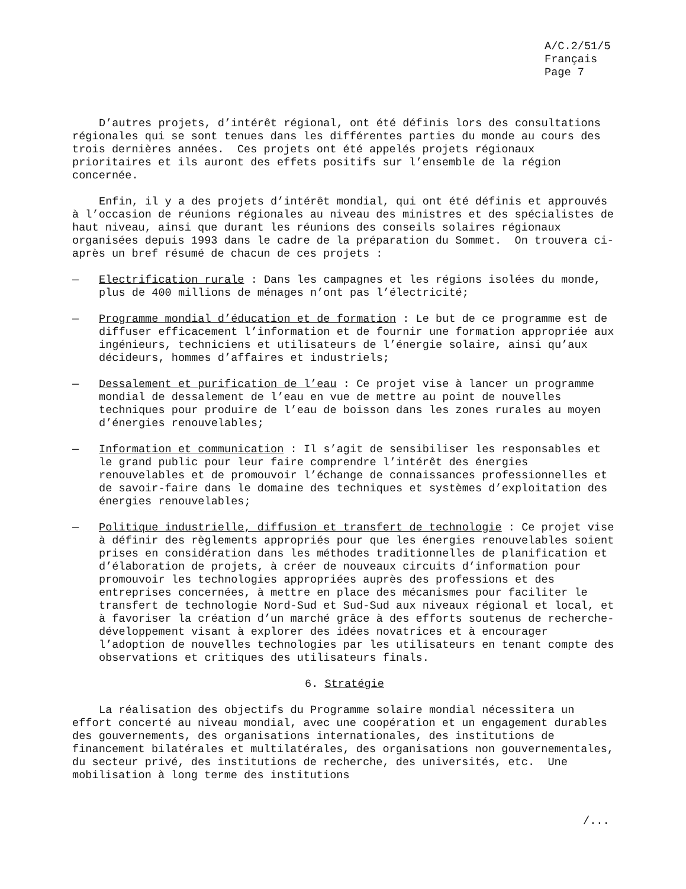A/C.2/51/5
Français
Page 7
D’autres projets, d’intérêt régional, ont été définis lors des consultations régionales qui se sont tenues dans les différentes parties du monde au cours des trois dernières années. Ces projets ont été appelés projets régionaux prioritaires et ils auront des effets positifs sur l’ensemble de la région concernée.
Enfin, il y a des projets d’intérêt mondial, qui ont été définis et approuvés à l’occasion de réunions régionales au niveau des ministres et des spécialistes de haut niveau, ainsi que durant les réunions des conseils solaires régionaux organisées depuis 1993 dans le cadre de la préparation du Sommet. On trouvera ci-après un bref résumé de chacun de ces projets :
— Electrification rurale : Dans les campagnes et les régions isolées du monde, plus de 400 millions de ménages n’ont pas l’électricité;
— Programme mondial d’éducation et de formation : Le but de ce programme est de diffuser efficacement l’information et de fournir une formation appropriée aux ingénieurs, techniciens et utilisateurs de l’énergie solaire, ainsi qu’aux décideurs, hommes d’affaires et industriels;
— Dessalement et purification de l’eau : Ce projet vise à lancer un programme mondial de dessalement de l’eau en vue de mettre au point de nouvelles techniques pour produire de l’eau de boisson dans les zones rurales au moyen d’énergies renouvelables;
— Information et communication : Il s’agit de sensibiliser les responsables et le grand public pour leur faire comprendre l’intérêt des énergies renouvelables et de promouvoir l’échange de connaissances professionnelles et de savoir-faire dans le domaine des techniques et systèmes d’exploitation des énergies renouvelables;
— Politique industrielle, diffusion et transfert de technologie : Ce projet vise à définir des règlements appropriés pour que les énergies renouvelables soient prises en considération dans les méthodes traditionnelles de planification et d’élaboration de projets, à créer de nouveaux circuits d’information pour promouvoir les technologies appropriées auprès des professions et des entreprises concernées, à mettre en place des mécanismes pour faciliter le transfert de technologie Nord-Sud et Sud-Sud aux niveaux régional et local, et à favoriser la création d’un marché grâce à des efforts soutenus de recherche-développement visant à explorer des idées novatrices et à encourager l’adoption de nouvelles technologies par les utilisateurs en tenant compte des observations et critiques des utilisateurs finals.
6. Stratégie
La réalisation des objectifs du Programme solaire mondial nécessitera un effort concerté au niveau mondial, avec une coopération et un engagement durables des gouvernements, des organisations internationales, des institutions de financement bilatérales et multilatérales, des organisations non gouvernementales, du secteur privé, des institutions de recherche, des universités, etc. Une mobilisation à long terme des institutions
/...